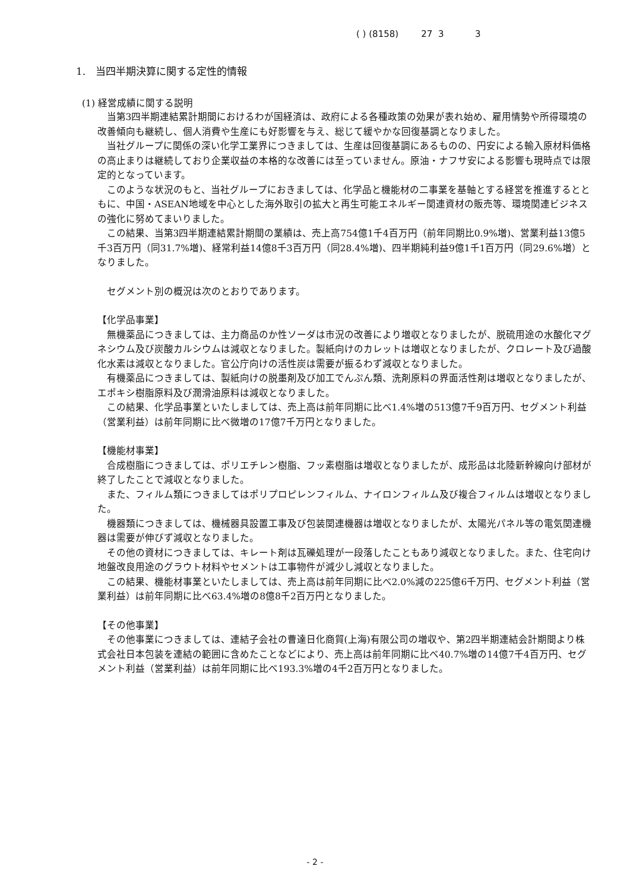( ) (8158) 27 3 3
1.　当四半期決算に関する定性的情報
(1) 経営成績に関する説明
当第3四半期連結累計期間におけるわが国経済は、政府による各種政策の効果が表れ始め、雇用情勢や所得環境の改善傾向も継続し、個人消費や生産にも好影響を与え、総じて緩やかな回復基調となりました。
当社グループに関係の深い化学工業界につきましては、生産は回復基調にあるものの、円安による輸入原材料価格の高止まりは継続しており企業収益の本格的な改善には至っていません。原油・ナフサ安による影響も現時点では限定的となっています。
このような状況のもと、当社グループにおきましては、化学品と機能材の二事業を基軸とする経営を推進するとともに、中国・ASEAN地域を中心とした海外取引の拡大と再生可能エネルギー関連資材の販売等、環境関連ビジネスの強化に努めてまいりました。
この結果、当第3四半期連結累計期間の業績は、売上高754億1千4百万円（前年同期比0.9%増)、営業利益13億5千3百万円（同31.7%増)、経常利益14億8千3百万円（同28.4%増)、四半期純利益9億1千1百万円（同29.6%増）となりました。
セグメント別の概況は次のとおりであります。
【化学品事業】
無機薬品につきましては、主力商品のか性ソーダは市況の改善により増収となりましたが、脱硫用途の水酸化マグネシウム及び炭酸カルシウムは減収となりました。製紙向けのカレットは増収となりましたが、クロレート及び過酸化水素は減収となりました。官公庁向けの活性炭は需要が振るわず減収となりました。
有機薬品につきましては、製紙向けの脱墨剤及び加工でんぷん類、洗剤原料の界面活性剤は増収となりましたが、エポキシ樹脂原料及び潤滑油原料は減収となりました。
この結果、化学品事業といたしましては、売上高は前年同期に比べ1.4%増の513億7千9百万円、セグメント利益（営業利益）は前年同期に比べ微増の17億7千万円となりました。
【機能材事業】
合成樹脂につきましては、ポリエチレン樹脂、フッ素樹脂は増収となりましたが、成形品は北陸新幹線向け部材が終了したことで減収となりました。
また、フィルム類につきましてはポリプロピレンフィルム、ナイロンフィルム及び複合フィルムは増収となりました。
機器類につきましては、機械器具設置工事及び包装関連機器は増収となりましたが、太陽光パネル等の電気関連機器は需要が伸びず減収となりました。
その他の資材につきましては、キレート剤は瓦礫処理が一段落したこともあり減収となりました。また、住宅向け地盤改良用途のグラウト材料やセメントは工事物件が減少し減収となりました。
この結果、機能材事業といたしましては、売上高は前年同期に比べ2.0%減の225億6千万円、セグメント利益（営業利益）は前年同期に比べ63.4%増の8億8千2百万円となりました。
【その他事業】
その他事業につきましては、連結子会社の曹達日化商貿(上海)有限公司の増収や、第2四半期連結会計期間より株式会社日本包装を連結の範囲に含めたことなどにより、売上高は前年同期に比べ40.7%増の14億7千4百万円、セグメント利益（営業利益）は前年同期に比べ193.3%増の4千2百万円となりました。
- 2 -